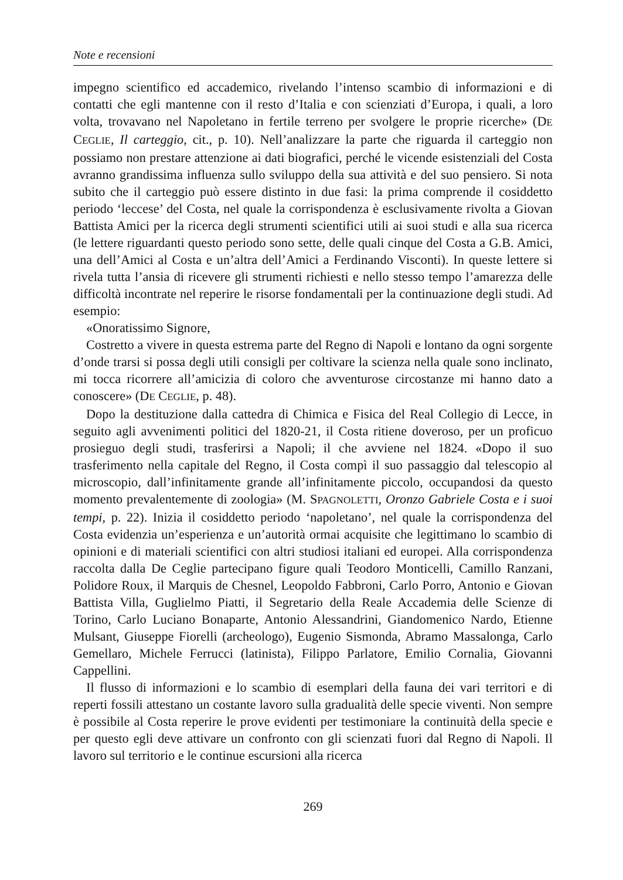Note e recensioni
impegno scientifico ed accademico, rivelando l’intenso scambio di informazioni e di contatti che egli mantenne con il resto d’Italia e con scienziati d’Europa, i quali, a loro volta, trovavano nel Napoletano in fertile terreno per svolgere le proprie ricerche» (DE CEGLIE, Il carteggio, cit., p. 10). Nell’analizzare la parte che riguarda il carteggio non possiamo non prestare attenzione ai dati biografici, perché le vicende esistenziali del Costa avranno grandissima influenza sullo sviluppo della sua attività e del suo pensiero. Si nota subito che il carteggio può essere distinto in due fasi: la prima comprende il cosiddetto periodo ‘leccese’ del Costa, nel quale la corrispondenza è esclusivamente rivolta a Giovan Battista Amici per la ricerca degli strumenti scientifici utili ai suoi studi e alla sua ricerca (le lettere riguardanti questo periodo sono sette, delle quali cinque del Costa a G.B. Amici, una dell’Amici al Costa e un’altra dell’Amici a Ferdinando Visconti). In queste lettere si rivela tutta l’ansia di ricevere gli strumenti richiesti e nello stesso tempo l’amarezza delle difficoltà incontrate nel reperire le risorse fondamentali per la continuazione degli studi. Ad esempio:
«Onoratissimo Signore,
Costretto a vivere in questa estrema parte del Regno di Napoli e lontano da ogni sorgente d’onde trarsi si possa degli utili consigli per coltivare la scienza nella quale sono inclinato, mi tocca ricorrere all’amicizia di coloro che avventurose circostanze mi hanno dato a conoscere» (DE CEGLIE, p. 48).
Dopo la destituzione dalla cattedra di Chimica e Fisica del Real Collegio di Lecce, in seguito agli avvenimenti politici del 1820-21, il Costa ritiene doveroso, per un proficuo prosieguo degli studi, trasferirsi a Napoli; il che avviene nel 1824. «Dopo il suo trasferimento nella capitale del Regno, il Costa compì il suo passaggio dal telescopio al microscopio, dall’infinitamente grande all’infinitamente piccolo, occupandosi da questo momento prevalentemente di zoologia» (M. SPAGNOLETTI, Oronzo Gabriele Costa e i suoi tempi, p. 22). Inizia il cosiddetto periodo ‘napoletano’, nel quale la corrispondenza del Costa evidenzia un’esperienza e un’autorità ormai acquisite che legittimano lo scambio di opinioni e di materiali scientifici con altri studiosi italiani ed europei. Alla corrispondenza raccolta dalla De Ceglie partecipano figure quali Teodoro Monticelli, Camillo Ranzani, Polidore Roux, il Marquis de Chesnel, Leopoldo Fabbroni, Carlo Porro, Antonio e Giovan Battista Villa, Guglielmo Piatti, il Segretario della Reale Accademia delle Scienze di Torino, Carlo Luciano Bonaparte, Antonio Alessandrini, Giandomenico Nardo, Etienne Mulsant, Giuseppe Fiorelli (archeologo), Eugenio Sismonda, Abramo Massalonga, Carlo Gemellaro, Michele Ferrucci (latinista), Filippo Parlatore, Emilio Cornalia, Giovanni Cappellini.
Il flusso di informazioni e lo scambio di esemplari della fauna dei vari territori e di reperti fossili attestano un costante lavoro sulla gradualità delle specie viventi. Non sempre è possibile al Costa reperire le prove evidenti per testimoniare la continuità della specie e per questo egli deve attivare un confronto con gli scienzati fuori dal Regno di Napoli. Il lavoro sul territorio e le continue escursioni alla ricerca
269